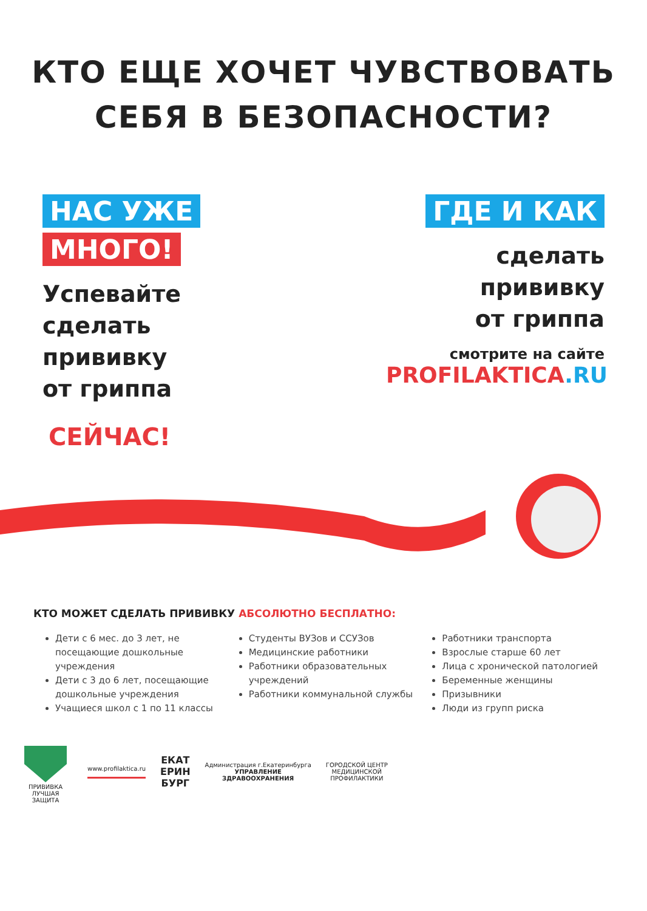КТО ЕЩЕ ХОЧЕТ ЧУВСТВОВАТЬ
СЕБЯ В БЕЗОПАСНОСТИ?
НАС УЖЕ
МНОГО!
Успевайте
сделать
прививку
от гриппа
СЕЙЧАС!
ГДЕ И КАК
сделать
прививку
от гриппа
смотрите на сайте
PROFILAKTICA.RU
КТО МОЖЕТ СДЕЛАТЬ ПРИВИВКУ АБСОЛЮТНО БЕСПЛАТНО:
Дети с 6 мес. до 3 лет, не посещающие дошкольные учреждения
Дети с 3 до 6 лет, посещающие дошкольные учреждения
Учащиеся школ с 1 по 11 классы
Студенты ВУЗов и ССУЗов
Медицинские работники
Работники образовательных учреждений
Работники коммунальной службы
Работники транспорта
Взрослые старше 60 лет
Лица с хронической патологией
Беременные женщины
Призывники
Люди из групп риска
ПРИВИВКА
ЛУЧШАЯ
ЗАЩИТА
www.profilaktica.ru
ЕКАТ
ЕРИН
БУРГ
Администрация г.Екатеринбурга
УПРАВЛЕНИЕ
ЗДРАВООХРАНЕНИЯ
ГОРОДСКОЙ ЦЕНТР
МЕДИЦИНСКОЙ
ПРОФИЛАКТИКИ